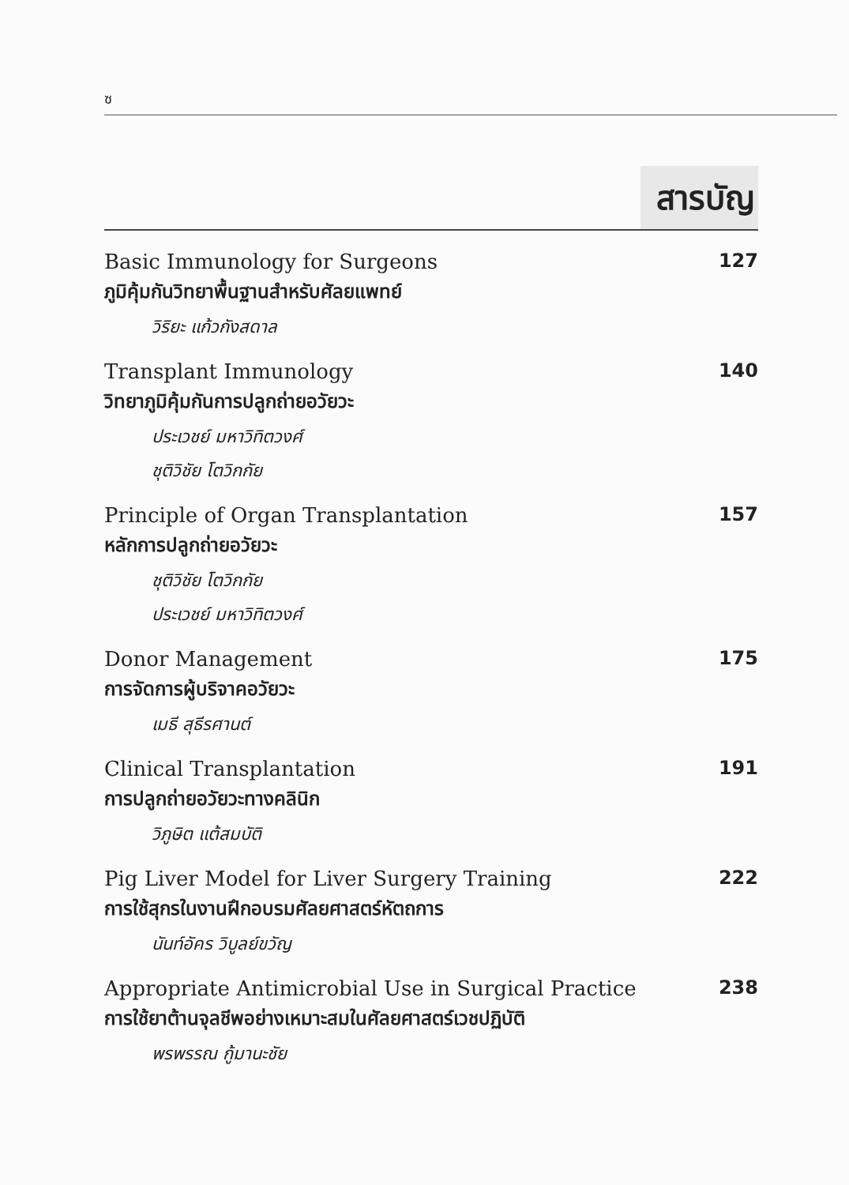ซ
สารบัญ
Basic Immunology for Surgeons 127
ภูมิคุ้มกันวิทยาพื้นฐานสำหรับศัลยแพทย์
วิริยะ แก้วกังสดาล
Transplant Immunology 140
วิทยาภูมิคุ้มกันการปลูกถ่ายอวัยวะ
ประเวชย์ มหาวิทิตวงศ์
ชุติวิชัย โตวิกกัย
Principle of Organ Transplantation 157
หลักการปลูกถ่ายอวัยวะ
ชุติวิชัย โตวิกกัย
ประเวชย์ มหาวิทิตวงศ์
Donor Management 175
การจัดการผู้บริจาคอวัยวะ
เมธี สุธีรศานต์
Clinical Transplantation 191
การปลูกถ่ายอวัยวะทางคลินิก
วิภูษิต แต้สมบัติ
Pig Liver Model for Liver Surgery Training 222
การใช้สุกรในงานฝึกอบรมศัลยศาสตร์หัตถการ
นันท์อัคร วิบูลย์ขวัญ
Appropriate Antimicrobial Use in Surgical Practice 238
การใช้ยาต้านจุลชีพอย่างเหมาะสมในศัลยศาสตร์เวชปฏิบัติ
พรพรรณ กู้มานะชัย